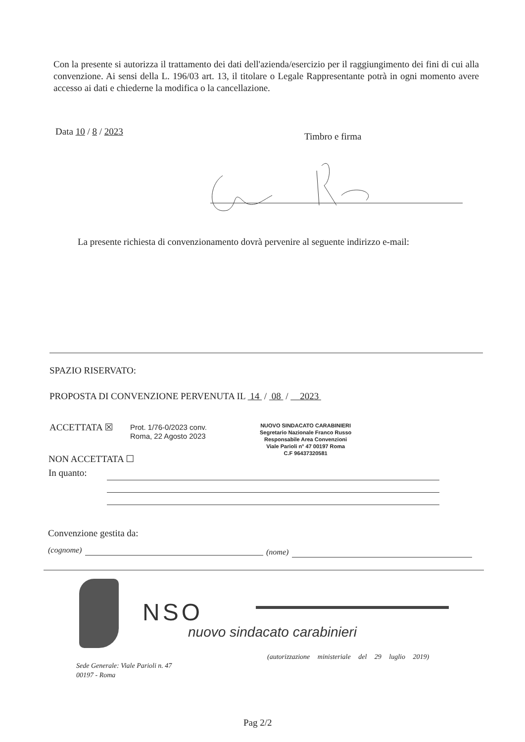Con la presente si autorizza il trattamento dei dati dell'azienda/esercizio per il raggiungimento dei fini di cui alla convenzione. Ai sensi della L. 196/03 art. 13, il titolare o Legale Rappresentante potrà in ogni momento avere accesso ai dati e chiederne la modifica o la cancellazione.
Data 10 / 8 / 2023 Timbro e firma
La presente richiesta di convenzionamento dovrà pervenire al seguente indirizzo e-mail:
SPAZIO RISERVATO:
PROPOSTA DI CONVENZIONE PERVENUTA IL 14 / 08 / 2023
ACCETTATA ☒
Prot. 1/76-0/2023 conv.
Roma, 22 Agosto 2023
NUOVO SINDACATO CARABINIERI
Segretario Nazionale Franco Russo
Responsabile Area Convenzioni
Viale Parioli n° 47 00197 Roma
C.F 96437320581
NON ACCETTATA ☐
In quanto:
Convenzione gestita da:
(cognome) (nome)
NSO
nuovo sindacato carabinieri
(autorizzazione ministeriale del 29 luglio 2019)
Sede Generale: Viale Parioli n. 47
00197 - Roma
Pag 2/2